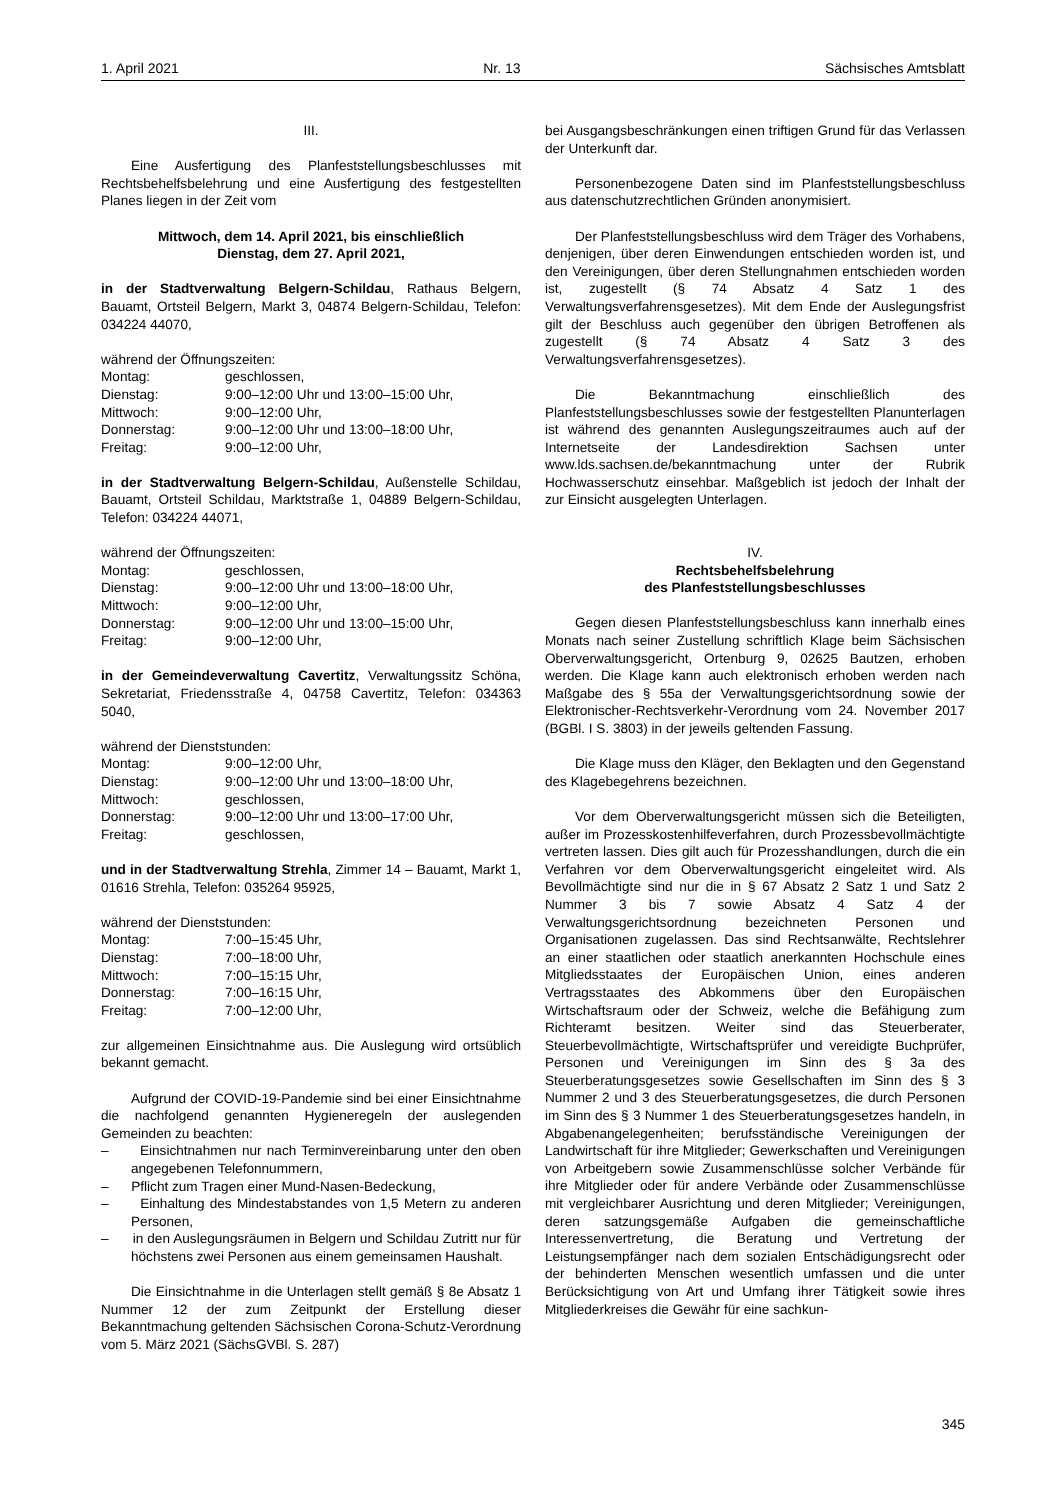1. April 2021 Nr. 13 Sächsisches Amtsblatt
III.
Eine Ausfertigung des Planfeststellungsbeschlusses mit Rechtsbehelfsbelehrung und eine Ausfertigung des festgestellten Planes liegen in der Zeit vom
Mittwoch, dem 14. April 2021, bis einschließlich
Dienstag, dem 27. April 2021,
in der Stadtverwaltung Belgern-Schildau, Rathaus Belgern, Bauamt, Ortsteil Belgern, Markt 3, 04874 Belgern-Schildau, Telefon: 034224 44070,
während der Öffnungszeiten:
| Montag: | geschlossen, |
| Dienstag: | 9:00–12:00 Uhr und 13:00–15:00 Uhr, |
| Mittwoch: | 9:00–12:00 Uhr, |
| Donnerstag: | 9:00–12:00 Uhr und 13:00–18:00 Uhr, |
| Freitag: | 9:00–12:00 Uhr, |
in der Stadtverwaltung Belgern-Schildau, Außenstelle Schildau, Bauamt, Ortsteil Schildau, Marktstraße 1, 04889 Belgern-Schildau, Telefon: 034224 44071,
während der Öffnungszeiten:
| Montag: | geschlossen, |
| Dienstag: | 9:00–12:00 Uhr und 13:00–18:00 Uhr, |
| Mittwoch: | 9:00–12:00 Uhr, |
| Donnerstag: | 9:00–12:00 Uhr und 13:00–15:00 Uhr, |
| Freitag: | 9:00–12:00 Uhr, |
in der Gemeindeverwaltung Cavertitz, Verwaltungssitz Schöna, Sekretariat, Friedensstraße 4, 04758 Cavertitz, Telefon: 034363 5040,
während der Dienststunden:
| Montag: | 9:00–12:00 Uhr, |
| Dienstag: | 9:00–12:00 Uhr und 13:00–18:00 Uhr, |
| Mittwoch: | geschlossen, |
| Donnerstag: | 9:00–12:00 Uhr und 13:00–17:00 Uhr, |
| Freitag: | geschlossen, |
und in der Stadtverwaltung Strehla, Zimmer 14 – Bauamt, Markt 1, 01616 Strehla, Telefon: 035264 95925,
während der Dienststunden:
| Montag: | 7:00–15:45 Uhr, |
| Dienstag: | 7:00–18:00 Uhr, |
| Mittwoch: | 7:00–15:15 Uhr, |
| Donnerstag: | 7:00–16:15 Uhr, |
| Freitag: | 7:00–12:00 Uhr, |
zur allgemeinen Einsichtnahme aus. Die Auslegung wird ortsüblich bekannt gemacht.
Aufgrund der COVID-19-Pandemie sind bei einer Einsichtnahme die nachfolgend genannten Hygieneregeln der auslegenden Gemeinden zu beachten:
– Einsichtnahmen nur nach Terminvereinbarung unter den oben angegebenen Telefonnummern,
– Pflicht zum Tragen einer Mund-Nasen-Bedeckung,
– Einhaltung des Mindestabstandes von 1,5 Metern zu anderen Personen,
– in den Auslegungsräumen in Belgern und Schildau Zutritt nur für höchstens zwei Personen aus einem gemeinsamen Haushalt.
Die Einsichtnahme in die Unterlagen stellt gemäß § 8e Absatz 1 Nummer 12 der zum Zeitpunkt der Erstellung dieser Bekanntmachung geltenden Sächsischen Corona-Schutz-Verordnung vom 5. März 2021 (SächsGVBl. S. 287)
bei Ausgangsbeschränkungen einen triftigen Grund für das Verlassen der Unterkunft dar.
Personenbezogene Daten sind im Planfeststellungsbeschluss aus datenschutzrechtlichen Gründen anonymisiert.
Der Planfeststellungsbeschluss wird dem Träger des Vorhabens, denjenigen, über deren Einwendungen entschieden worden ist, und den Vereinigungen, über deren Stellungnahmen entschieden worden ist, zugestellt (§ 74 Absatz 4 Satz 1 des Verwaltungsverfahrensgesetzes). Mit dem Ende der Auslegungsfrist gilt der Beschluss auch gegenüber den übrigen Betroffenen als zugestellt (§ 74 Absatz 4 Satz 3 des Verwaltungsverfahrensgesetzes).
Die Bekanntmachung einschließlich des Planfeststellungsbeschlusses sowie der festgestellten Planunterlagen ist während des genannten Auslegungszeitraumes auch auf der Internetseite der Landesdirektion Sachsen unter www.lds.sachsen.de/bekanntmachung unter der Rubrik Hochwasserschutz einsehbar. Maßgeblich ist jedoch der Inhalt der zur Einsicht ausgelegten Unterlagen.
IV.
Rechtsbehelfsbelehrung
des Planfeststellungsbeschlusses
Gegen diesen Planfeststellungsbeschluss kann innerhalb eines Monats nach seiner Zustellung schriftlich Klage beim Sächsischen Oberverwaltungsgericht, Ortenburg 9, 02625 Bautzen, erhoben werden. Die Klage kann auch elektronisch erhoben werden nach Maßgabe des § 55a der Verwaltungsgerichtsordnung sowie der Elektronischer-Rechtsverkehr-Verordnung vom 24. November 2017 (BGBl. I S. 3803) in der jeweils geltenden Fassung.
Die Klage muss den Kläger, den Beklagten und den Gegenstand des Klagebegehrens bezeichnen.
Vor dem Oberverwaltungsgericht müssen sich die Beteiligten, außer im Prozesskostenhilfeverfahren, durch Prozessbevollmächtigte vertreten lassen. Dies gilt auch für Prozesshandlungen, durch die ein Verfahren vor dem Oberverwaltungsgericht eingeleitet wird. Als Bevollmächtigte sind nur die in § 67 Absatz 2 Satz 1 und Satz 2 Nummer 3 bis 7 sowie Absatz 4 Satz 4 der Verwaltungsgerichtsordnung bezeichneten Personen und Organisationen zugelassen. Das sind Rechtsanwälte, Rechtslehrer an einer staatlichen oder staatlich anerkannten Hochschule eines Mitgliedsstaates der Europäischen Union, eines anderen Vertragsstaates des Abkommens über den Europäischen Wirtschaftsraum oder der Schweiz, welche die Befähigung zum Richteramt besitzen. Weiter sind das Steuerberater, Steuerbevollmächtigte, Wirtschaftsprüfer und vereidigte Buchprüfer, Personen und Vereinigungen im Sinn des § 3a des Steuerberatungsgesetzes sowie Gesellschaften im Sinn des § 3 Nummer 2 und 3 des Steuerberatungsgesetzes, die durch Personen im Sinn des § 3 Nummer 1 des Steuerberatungsgesetzes handeln, in Abgabenangelegenheiten; berufsständische Vereinigungen der Landwirtschaft für ihre Mitglieder; Gewerkschaften und Vereinigungen von Arbeitgebern sowie Zusammenschlüsse solcher Verbände für ihre Mitglieder oder für andere Verbände oder Zusammenschlüsse mit vergleichbarer Ausrichtung und deren Mitglieder; Vereinigungen, deren satzungsgemäße Aufgaben die gemeinschaftliche Interessenvertretung, die Beratung und Vertretung der Leistungsempfänger nach dem sozialen Entschädigungsrecht oder der behinderten Menschen wesentlich umfassen und die unter Berücksichtigung von Art und Umfang ihrer Tätigkeit sowie ihres Mitgliederkreises die Gewähr für eine sachkun-
345